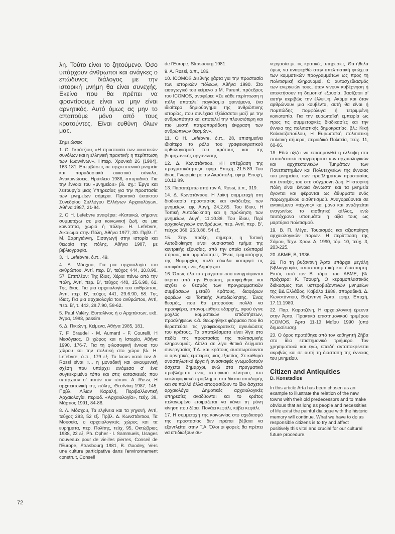λη. Τούτο είναι το ζητούμενο. Όσο υπάρχουν άνθρωποι και ανάγκες ο επώδυνος διάλογος με την ιστορική μνήμη θα είναι συνεχής. Εκείνο που θα πρέπει να φροντίσουμε είναι να μην είναι αρνητικός. Αυτό όμως ας μην το απαιτούμε μόνο από τους κρατούντες. Είναι ευθύνη όλων μας.
Σημειώσεις
1. Ο. Γκράτζιου, «Η προστασία των οικιστικών συνόλων και η ελληνική πρακτική: η περίπτωση των Ιωαννίνων». Ηπειρ. Χρονικά 26 (1984), 163-181. Επεμβάσεις σε αρχιτεκτονικά μνημεία και παραδοσιακά οικιστικά σύνολα, Ανακοινώσεις, Ηράκλειο 1988, σποραδικά. Για την έννοια του «μνημείου» βλ. σχ.: Έργο και λειτουργία μιας Υπηρεσίας για την προστασία των μνημείων σήμερα. Πρακτικά έκτακτου Συνεδρίου Συλλόγου Ελλήνων Αρχαιολόγων, Αθήνα 1987, 21-94.
2. Ο Η. Lefebvre αναφέρει: «Κατοικώ, σήμαινε συμμετέχω σε μια κοινωνική ζωή, σε μια κοινότητα, χωριό ή πόλη». Η. Lefebvre, Δικαίωμα στην Πόλη, Αθήνα 1977, 30. Πρβλ. Γ. Μ. Σαρηγιάννη, Εισαγωγή στην ιστορία και θεωρία της πόλης, Αθήνα 1987, με βιβλιογραφία.
3. Η. Lefebvre, ό.π., 49.
4. Λ. Μόσχου, Για μια αρχαιολογία του ανθρώπου. Αντί, περ. Β', τεύχος 444, 10.8.90, 57. Επιπλέον: Της ίδιας, Χέρια πάνω από την πόλη, Αντί, περ. Β', τεύχος 440, 15.6.90, 61. Της ίδιας, Για μια αρχαιολογία του ανθρώπου, Αντί, περ. Β', τεύχος 441, 29.6.90, 58. Της ίδιας, Για μια αρχαιολογία του ανθρώπου, Αντί, περ. Β', τ. 443, 28.7.90, 58-62.
5. Paul Valéry, Ευπαλίνος ή ο Αρχιτέκτων, εκδ. Άγρα, 1988, passim
6. Δ. Πικιώνη, Κείμενα, Αθήνα 1985, 181.
7. F. Braudel - M. Aumard - F. Courelli, Η Μεσόγειος. Ο χώρος και η Ιστορία, Αθήνα 1990, 176-7. Για τη φιλοσοφική έννοια του χώρου και την πολιτική στο χώρο βλ. Η. Lefebvre, ό.π., 179 εξ. Το locus κατά τον A. Rossi είναι «... η μοναδική και οικουμενική σχέση που υπάρχει ανάμεσα σ' ένα συγκεκριμένο τόπο και στις κατασκευές που υπάρχουν σ' αυτόν τον τόπο». A. Rossi, Η αρχιτεκτονική της πόλης, Θεσ/νίκη 1987, 145. Πρβλ. Λίλιαν Καραλή, Περιβαλλοντική Αρχαιολογία, περιοδ. «Αρχαιολογία», τεύχ. 38, Μάρτιος 1991, 84-86.
8. Λ. Μόσχου, Τα ελγίνεια και τα γηγενή, Αντί, τεύχος 293, 52 εξ. Πρβλ. Δ. Κωνστάντιου, Τα Μουσεία, ο αρχαιολογικός χώρος και τα ευρήματα, περ. Πολίτης, τεύχ. 95, Οκτώβριος 1988, 22 εξ. Ph. Opher - I. Sammuels, Usages nouveaux pour de vieilles pierres, Conseil de l'Europe, Strasbourg 1981, B. Goodey, Vers une culture participative dans l'environnement construit, Conseil
de l'Europe, Strasbourg 1981.
9. A. Rossi, ό.π., 186.
10. ICOMOS Διεθνής χάρτα για την προστασία των ιστορικών πόλεων, Αθήνα 1990. Στο εισαγωγικό του κείμενο ο M. Parent, πρόεδρος του ICOMOS, αναφέρει: «Σε κάθε περίπτωση η πόλη αποτελεί παγκόσμιο φαινόμενο, ένα ιδιαίτερο δημιούργημα της ανθρώπινης ιστορίας, που συνέχεια εξελίσσεται μαζί με την ανθρωπότητα και αποτελεί την πλουσιότερη και πιο μεστή πατροπαράδοτη έκφραση των ανθρώπινων θεσμών».
11. Ο Η. Lefebvre, ό.π., 28, επισημαίνει ιδιαίτερα το ρόλο του γραφειοκρατικού ορθολογισμού του κράτους και της βιομηχανικής οργάνωσης.
12. Δ. Κωνστάντιου, «Η υπέρβαση της πραγματικότητας», εφημ. Εποχή, 21.5.89. Του ίδιου, Γνωριμία με την Ακρόπολη, εφημ. Εποχή, 10.12.89.
13. Παραπέμπω από τον A. Rossi, ό.π., 319.
14. Δ. Κωνστάντιου, Η λαϊκή συμμετοχή στη διαδικασία προστασίας και ανάδειξης των μνημείων. εφ. Αυγή, 24.2.85. Του ίδιου, Η Τοπική Αυτοδιοίκηση και η πρόκληση των μνημείων, Αυγή, 11.10.86. Του ίδιου, Περί αρχαιολογικών συνδρόμων, περ. Αντί, περ. Β', τεύχος 368, 25.3.88, 54 εξ.
15. Στην πράξη, σήμερα, η Τοπική Αυτοδιοίκηση είναι ουσιαστικά τμήμα της κεντρικής εξουσίας, από την οποία εκλιπαρεί πόρους και αρμοδιότητες. Ένας τμηματάρχης της Νομαρχίας πολύ εύκολα καταργεί τις αποφάσεις ενός Δημάρχου.
16. Όπως όλα τα πράγματα που αντιγράφονται άκριτα από την Ευρώπη, μεταφέρθηκε και ισχύει ο θεσμός των προγραμματικών συμβάσεων μεταξύ Κράτους, διαφόρων φορέων και Τοπικής Αυτοδιοίκησης. Ένας θεσμός, που θα μπορούσε πολλά να προσφέρει, υπονομεύθηκε εξαρχής, αφού έγινε μοχλός κομματικών επιδοτήσεων, προσλήψεων κ.ά. Θεωρήθηκε φάρμακο που θα θεραπεύσει τις γραφειοκρατικές αγκυλώσεις του κράτους. Τα αποτελέσματα είναι λίγα στο πεδίο της προστασίας της πολιτισμικής κληρονομιάς. Δίπλα σε λίγα θετικά δείγματα συνεργασίας Τ.Α. και κράτους συσσωρεύονται οι αρνητικές εμπειρίες μιας εξαετίας. Σε καθαρά αναστηλωτικά έργα ή ανασκαφές γνωμοδοτούν άσχετοι δήμαρχοι, ενώ στα πραγματικά προβλήματα ενός ιστορικού κέντρου, στο κυκλοφοριακό πρόβλημα, στα δίκτυα υποδομής και σε πολλά άλλα αποφασίζουν το ίδιο άσχετοι αρχαιολόγοι. Δημοτικές αρχαιολογικές υπηρεσίες αναδύονται και το κράτος πελαγωμένο ετοιμάζεται να κάνει τη μόνη κίνηση που ξέρει. Πονάει κεφάλι, κόβει κεφάλι.
17. Η συμμετοχή της κοινωνίας στο σχεδιασμό της προστασίας δεν πρέπει βέβαια να εξαντλείται στην Τ.Α. Όλοι οι φορείς θα πρέπει να επιδιώξουν συ-
νεργασία με τις κρατικές υπηρεσίες. Θα ήθελα όμως να αναφερθώ στην απελπιστική φτώχεια των κομματικών προγραμμάτων ως προς τη πολιτισμική κληρονομιά. Ο αυτοσχεδιασμός των ενεργειών τους, όταν γίνουν κυβέρνηση ή αποκτήσουν τη δημοτική εξουσία, βασίζεται σ' αυτήν ακριβώς την έλλειψη. Ακόμα και όταν αρθρώνουν μια κουβέντα, αυτή θα είναι ή πομπώδης πομφόλυγα ή τετριμμένη κοινοτοπία. Για την ευρωπαϊκή εμπειρία ως προς τις συμμετοχικές διαδικασίες και την έννοια της πολιτιστικής δημοκρατίας, βλ.: Κική Καλαντζοπούλου, Η Ευρωπαϊκή πολιτιστική πολιτική σήμερα, περιοδικό Πολιτεία, τεύχ. 11, 60-66.
18. Εδώ αξίζει να επισημανθεί η έλλειψη στα εκπαιδευτικά προγράμματα των αρχαιολογικών και αρχιτεκτονικών Τμημάτων των Πανεπιστημίων και Πολυτεχνείων της έννοιας του μνημείου, των προβλημάτων προστασίας και ένταξής του στη σύγχρονη ζωή. Η ιστορική πόλη είναι έννοια άγνωστη και τα μνημεία άγονται και φέρονται ως άθυρματα ενός παρωχημένου αισθητισμού. Αναγορεύονται σε αντικείμενα «τέχνης» και μόνο και αναζητείται εναγωνίως το αισθητικό κάλλος, ενώ ταυτόχρονα υποτιμάται η αξία τους ως μαρτύρια πολιτισμού.
19. Β. Π. Μέγα, Τουρισμός και αξιοποίηση αρχαιολογικών πόρων. Η περίπτωση της Σάμου, Τεχν. Χρον. Α, 1990, τόμ. 10, τεύχ. 3, 203-225.
20. ABME, B, 1936.
21. Για τη βυζαντινή Άρτα υπάρχει μεγάλη βιβλιογραφία, αποσπασματική και διάσπαρτη. Εκτός από τον Β' τόμο, του ABME, βλ. πρόχειρα: Κ. Τσουρή, Ο κεραμοπλαστικός διάκοσμος των υστεροβυζαντινών μνημείων της ΒΔ Ελλάδος, Καβάλα 1988, σποραδικά. Δ. Κωνστάντιου, Βυζαντινή Άρτα, εφημ. Εποχή, 17.11.1989.
22. Παρ. Καρατζένη, Η αρχαιολογική έρευνα στην Άρτα, Πρακτικά επιστημονικού τριμέρου ICOMOS, Άρτα 11-13 Μαΐου 1990 (υπό δημοσίευση).
23. Ο όρος προτάθηκε από τον καθηγητή Ζήβα στο ίδιο επιστημονικό τριήμερο. Τον χρησιμοποιώ και εγώ, επειδή ανταποκρίνεται ακριβώς και σε αυτή τη διάσταση της έννοιας του μνημείου.
Citizen and Antiquities
D. Konstadios
In this article Arta has been chosen as an example to illustrate the relation of the new towns with their old predecessors and to make obvious that as long as people and necessities of life exist the painful dialogue with the historic memory will continue. What we have to do as responsible citizens is to try and affect positively this vital and crucial for our cultural future procedure.
72